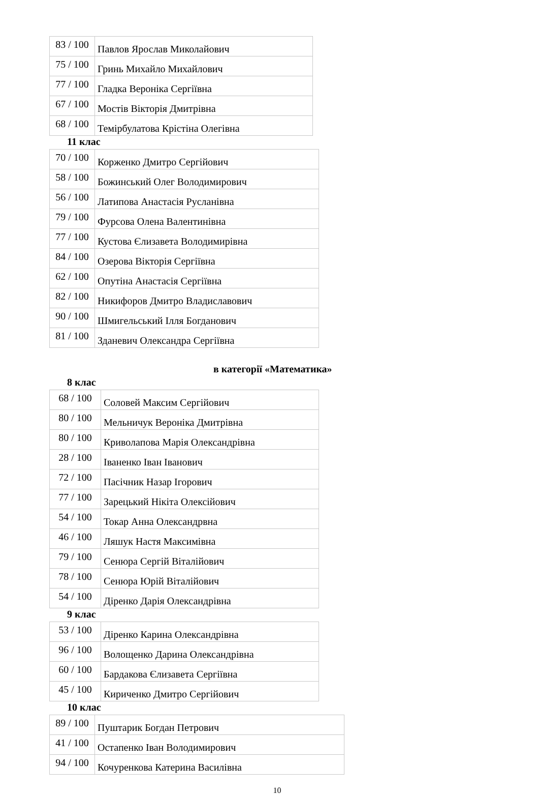| 83 / 100 | Павлов Ярослав Миколайович |
| 75 / 100 | Гринь Михайло Михайлович |
| 77 / 100 | Гладка Вероніка Сергіївна |
| 67 / 100 | Мостів Вікторія Дмитрівна |
| 68 / 100 | Темірбулатова Крістіна Олегівна |
11 клас
| 70 / 100 | Корженко Дмитро Сергійович |
| 58 / 100 | Божинський Олег Володимирович |
| 56 / 100 | Латипова Анастасія Русланівна |
| 79 / 100 | Фурсова Олена Валентинівна |
| 77 / 100 | Кустова Єлизавета Володимирівна |
| 84 / 100 | Озерова Вікторія Сергіївна |
| 62 / 100 | Опутіна Анастасія Сергіївна |
| 82 / 100 | Никифоров Дмитро Владиславович |
| 90 / 100 | Шмигельський Ілля Богданович |
| 81 / 100 | Зданевич Олександра Сергіївна |
в категорії «Математика»
8 клас
| 68 / 100 | Соловей Максим Сергійович |
| 80 / 100 | Мельничук Вероніка Дмитрівна |
| 80 / 100 | Криволапова Марія Олександрівна |
| 28 / 100 | Іваненко Іван Іванович |
| 72 / 100 | Пасічник Назар Ігорович |
| 77 / 100 | Зарецький Нікіта Олексійович |
| 54 / 100 | Токар Анна Олександрвна |
| 46 / 100 | Ляшук Настя Максимівна |
| 79 / 100 | Сенюра Сергій Віталійович |
| 78 / 100 | Сенюра Юрій Віталійович |
| 54 / 100 | Діренко Дарія Олександрівна |
9 клас
| 53 / 100 | Діренко Карина Олександрівна |
| 96 / 100 | Волощенко Дарина Олександрівна |
| 60 / 100 | Бардакова Єлизавета Сергіївна |
| 45 / 100 | Кириченко Дмитро Сергійович |
10 клас
| 89 / 100 | Пуштарик Богдан Петрович |
| 41 / 100 | Остапенко Іван Володимирович |
| 94 / 100 | Кочуренкова Катерина Василівна |
10